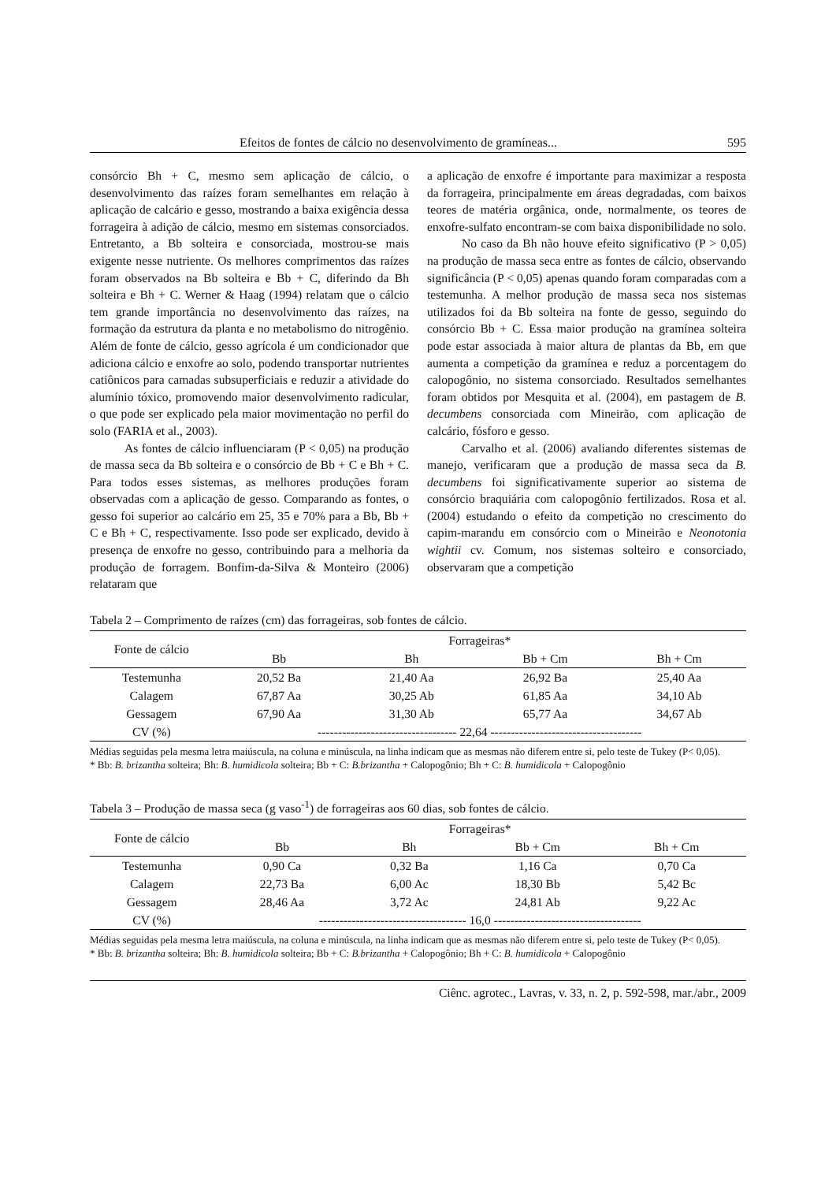Efeitos de fontes de cálcio no desenvolvimento de gramíneas... 595
consórcio Bh + C, mesmo sem aplicação de cálcio, o desenvolvimento das raízes foram semelhantes em relação à aplicação de calcário e gesso, mostrando a baixa exigência dessa forrageira à adição de cálcio, mesmo em sistemas consorciados. Entretanto, a Bb solteira e consorciada, mostrou-se mais exigente nesse nutriente. Os melhores comprimentos das raízes foram observados na Bb solteira e Bb + C, diferindo da Bh solteira e Bh + C. Werner & Haag (1994) relatam que o cálcio tem grande importância no desenvolvimento das raízes, na formação da estrutura da planta e no metabolismo do nitrogênio. Além de fonte de cálcio, gesso agrícola é um condicionador que adiciona cálcio e enxofre ao solo, podendo transportar nutrientes catiônicos para camadas subsuperficiais e reduzir a atividade do alumínio tóxico, promovendo maior desenvolvimento radicular, o que pode ser explicado pela maior movimentação no perfil do solo (FARIA et al., 2003).
As fontes de cálcio influenciaram (P < 0,05) na produção de massa seca da Bb solteira e o consórcio de Bb + C e Bh + C. Para todos esses sistemas, as melhores produções foram observadas com a aplicação de gesso. Comparando as fontes, o gesso foi superior ao calcário em 25, 35 e 70% para a Bb, Bb + C e Bh + C, respectivamente. Isso pode ser explicado, devido à presença de enxofre no gesso, contribuindo para a melhoria da produção de forragem. Bonfim-da-Silva & Monteiro (2006) relataram que
a aplicação de enxofre é importante para maximizar a resposta da forrageira, principalmente em áreas degradadas, com baixos teores de matéria orgânica, onde, normalmente, os teores de enxofre-sulfato encontram-se com baixa disponibilidade no solo.
No caso da Bh não houve efeito significativo (P > 0,05) na produção de massa seca entre as fontes de cálcio, observando significância (P < 0,05) apenas quando foram comparadas com a testemunha. A melhor produção de massa seca nos sistemas utilizados foi da Bb solteira na fonte de gesso, seguindo do consórcio Bb + C. Essa maior produção na gramínea solteira pode estar associada à maior altura de plantas da Bb, em que aumenta a competição da gramínea e reduz a porcentagem do calopogônio, no sistema consorciado. Resultados semelhantes foram obtidos por Mesquita et al. (2004), em pastagem de B. decumbens consorciada com Mineirão, com aplicação de calcário, fósforo e gesso.
Carvalho et al. (2006) avaliando diferentes sistemas de manejo, verificaram que a produção de massa seca da B. decumbens foi significativamente superior ao sistema de consórcio braquiária com calopogônio fertilizados. Rosa et al. (2004) estudando o efeito da competição no crescimento do capim-marandu em consórcio com o Mineirão e Neonotonia wightii cv. Comum, nos sistemas solteiro e consorciado, observaram que a competição
Tabela 2 – Comprimento de raízes (cm) das forrageiras, sob fontes de cálcio.
| Fonte de cálcio | Forrageiras* | | | |
| | Bb | Bh | Bb + Cm | Bh + Cm |
| Testemunha | 20,52 Ba | 21,40 Aa | 26,92 Ba | 25,40 Aa |
| Calagem | 67,87 Aa | 30,25 Ab | 61,85 Aa | 34,10 Ab |
| Gessagem | 67,90 Aa | 31,30 Ab | 65,77 Aa | 34,67 Ab |
| CV (%) | ---------------------------------- 22,64 ------------------------------------- | | | |
Médias seguidas pela mesma letra maiúscula, na coluna e minúscula, na linha indicam que as mesmas não diferem entre si, pelo teste de Tukey (P< 0,05).
* Bb: B. brizantha solteira; Bh: B. humidicola solteira; Bb + C: B.brizantha + Calopogônio; Bh + C: B. humidicola + Calopogônio
Tabela 3 – Produção de massa seca (g vaso<sup>-1</sup>) de forrageiras aos 60 dias, sob fontes de cálcio.
| Fonte de cálcio | Forrageiras* | | | |
| | Bb | Bh | Bb + Cm | Bh + Cm |
| Testemunha | 0,90 Ca | 0,32 Ba | 1,16 Ca | 0,70 Ca |
| Calagem | 22,73 Ba | 6,00 Ac | 18,30 Bb | 5,42 Bc |
| Gessagem | 28,46 Aa | 3,72 Ac | 24,81 Ab | 9,22 Ac |
| CV (%) | ------------------------------------ 16,0 ------------------------------------ | | | |
Médias seguidas pela mesma letra maiúscula, na coluna e minúscula, na linha indicam que as mesmas não diferem entre si, pelo teste de Tukey (P< 0,05).
* Bb: B. brizantha solteira; Bh: B. humidicola solteira; Bb + C: B.brizantha + Calopogônio; Bh + C: B. humidicola + Calopogônio
Ciênc. agrotec., Lavras, v. 33, n. 2, p. 592-598, mar./abr., 2009